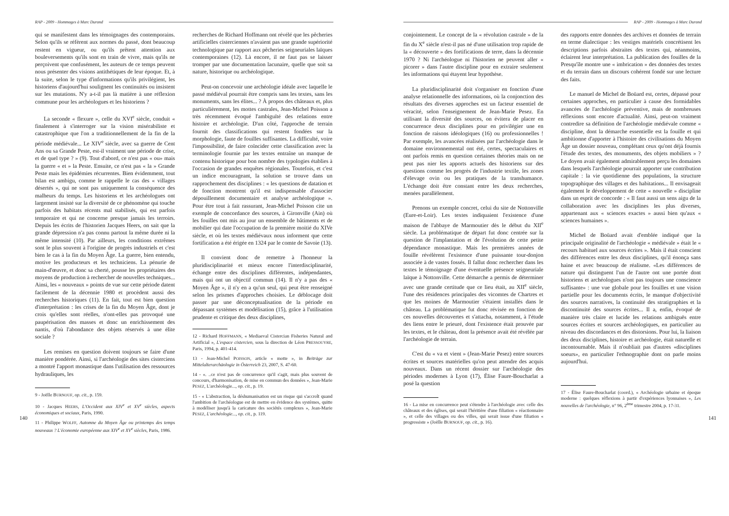RAP - 2009 - Hommages à Marc Durand
qui se manifestent dans les témoignages des contemporains. Selon qu'ils se réfèrent aux normes du passé, dont beaucoup restent en vigueur, ou qu'ils prêtent attention aux bouleversements qu'ils sont en train de vivre, mais qu'ils ne perçoivent que confusément, les auteurs de ce temps peuvent nous présenter des visions antithétiques de leur époque. Et, à la suite, selon le type d'informations qu'ils privilégient, les historiens d'aujourd'hui soulignent les continuités ou insistent sur les mutations. N'y a-t-il pas là matière à une réflexion commune pour les archéologues et les historiens ?
La seconde « flexure », celle du XVI<sup>e</sup> siècle, conduit « finalement à s'interroger sur la vision misérabiliste et catastrophique que l'on a traditionnellement de la fin de la période médiévale... Le XIV<sup>e</sup> siècle, avec sa guerre de Cent Ans ou sa Grande Peste, est-il vraiment une période de crise, et de quel type ? » (9). Tout d'abord, ce n'est pas « ou» mais la guerre « et » la Peste. Ensuite, ce n'est pas « la » Grande Peste mais les épidémies récurrentes. Bien évidemment, tout bilan est ambigu, comme le rappelle le cas des « villages désertés », qui ne sont pas uniquement la conséquence des malheurs du temps. Les historiens et les archéologues ont largement insisté sur la diversité de ce phénomène qui touche parfois des habitats récents mal stabilisés, qui est parfois temporaire et qui ne concerne presque jamais les terroirs. Depuis les écrits de l'historien Jacques Heers, on sait que la grande dépression n'a pas connu partout la même durée ni la même intensité (10). Par ailleurs, les conditions extrêmes sont le plus souvent à l'origine de progrès industriels et c'est bien le cas à la fin du Moyen Âge. La guerre, bien entendu, motive les producteurs et les techniciens. La pénurie de main-d'œuvre, et donc sa cherté, pousse les propriétaires des moyens de production à rechercher de nouvelles techniques... Ainsi, les « nouveaux » points de vue sur cette période datent facilement de la décennie 1980 et procèdent aussi des recherches historiques (11). En fait, tout est bien question d'interprétation : les crises de la fin du Moyen Âge, dont je crois qu'elles sont réelles, n'ont-elles pas provoqué une paupérisation des masses et donc un enrichissement des nantis, d'où l'abondance des objets réservés à une élite sociale ?
Les remises en question doivent toujours se faire d'une manière pondérée. Ainsi, si l'archéologie des sites cisterciens a montré l'apport monastique dans l'utilisation des ressources hydrauliques, les
9 - Joëlle BURNOUF, op. cit., p. 159.
10 - Jacques HEERS, L'Occident aux XIV<sup>e</sup> et XV<sup>e</sup> siècles, aspects économiques et sociaux, Paris, 1990.
11 - Philippe WOLFF, Automne du Moyen Âge ou printemps des temps nouveaux ? L'économie européenne aux XIV<sup>e</sup> et XV<sup>e</sup> siècles, Paris, 1986.
recherches de Richard Hoffmann ont révélé que les pêcheries artificielles cisterciennes n'avaient pas une grande supériorité technologique par rapport aux pêcheries seigneuriales laïques contemporaines (12). Là encore, il ne faut pas se laisser tromper par une documentation lacunaire, quelle que soit sa nature, historique ou archéologique.
Peut-on concevoir une archéologie idéale avec laquelle le passé médiéval pourrait être compris sans les textes, sans les monuments, sans les élites... ? À propos des châteaux et, plus particulièrement, les mottes castrales, Jean-Michel Poisson a très récemment évoqué l'ambiguïté des relations entre histoire et archéologie. D'un côté, l'approche de terrain fournit des classifications qui restent fondées sur la morphologie, faute de fouilles suffisantes. La difficulté, voire l'impossibilité, de faire coïncider cette classification avec la terminologie fournie par les textes entraîne un manque de contenu historique pour bon nombre des typologies établies à l'occasion de grandes enquêtes régionales. Toutefois, et c'est un indice encourageant, la solution se trouve dans un rapprochement des disciplines : « les questions de datation et de fonction montrent qu'il est indispensable d'associer dépouillement documentaire et analyse archéologique ». Pour être tout à fait rassurant, Jean-Michel Poisson cite un exemple de concordance des sources, à Gironville (Ain) où les fouilles ont mis au jour un ensemble de bâtiments et de mobilier qui date l'occupation de la première moitié du XIVe siècle, et où les textes médiévaux nous informent que cette fortification a été érigée en 1324 par le comte de Savoie (13).
Il convient donc de remettre à l'honneur la pluridisciplinarité et mieux encore l'interdisciplinarité, échange entre des disciplines différentes, indépendantes, mais qui ont un objectif commun (14). Il n'y a pas des « Moyen Âge », il n'y en a qu'un seul, qui peut être renseigné selon les prismes d'approches choisies. Le déblocage doit passer par une déconceptualisation de la période en dépassant systèmes et modélisation (15), grâce à l'utilisation prudente et critique des deux disciplines,
12 - Richard HOFFMANN, « Mediaeval Cistercian Fisheries Natural and Artificial », L'espace cistercien, sous la direction de Léon PRESSOUYRE, Paris, 1994, p. 401-414.
13 - Jean-Michel POISSON, article « motte », in Beiträge zur Mittelalterarchäologie in Österreich 23, 2007, S. 47-60.
14 - «. ..ce n'est pas de concurrence qu'il s'agit, mais plus souvent de concours, d'harmonisation, de mise en commun des données », Jean-Marie PESEZ, L'archéologie..., op. cit., p. 19.
15 - « L'abstraction, la déshumanisation est un risque qui s'accroît quand l'ambition de l'archéologue est de mettre en évidence des systèmes, quitte à modéliser jusqu'à la caricature des sociétés complexes », Jean-Marie PESEZ, L'archéologie..., op. cit., p. 119.
140
RAP - 2009 - Hommages à Marc Durand
conjointement. Le concept de la « révolution castrale » de la fin du X<sup>e</sup> siècle n'est-il pas né d'une utilisation trop rapide de la « découverte » des fortifications de terre, dans la décennie 1970 ? Ni l'archéologue ni l'historien ne peuvent aller « picorer » dans l'autre discipline pour en extraire seulement les informations qui étayent leur hypothèse.
La pluridisciplinarité doit s'organiser en fonction d'une analyse relationnelle des informations, où la conjonction des résultats des diverses approches est un facteur essentiel de véracité, selon l'enseignement de Jean-Marie Pesez. En utilisant la diversité des sources, on évitera de placer en concurrence deux disciplines pour en privilégier une en fonction de raisons idéologiques (16) ou professionnelles ! Par exemple, les avancées réalisées par l'archéologie dans le domaine environnemental ont été, certes, spectaculaires et ont parfois remis en question certaines théories mais on ne peut pas nier les apports actuels des historiens sur des questions comme les progrès de l'industrie textile, les zones d'élevage ovin ou les pratiques de la transhumance. L'échange doit être constant entre les deux recherches, menées parallèlement.
Prenons un exemple concret, celui du site de Nottonville (Eure-et-Loir). Les textes indiquaient l'existence d'une maison de l'abbaye de Marmoutier dès le début du XII<sup>e</sup> siècle. La problématique de départ fut donc centrée sur la question de l'implantation et de l'évolution de cette petite dépendance monastique. Mais les premières années de fouille révélèrent l'existence d'une puissante tour-donjon associée à de vastes fossés. Il fallut donc rechercher dans les textes le témoignage d'une éventuelle présence seigneuriale laïque à Nottonville. Cette démarche a permis de déterminer avec une grande certitude que ce lieu était, au XII<sup>e</sup> siècle, l'une des résidences principales des vicomtes de Chartres et que les moines de Marmoutier s'étaient installés dans le château. La problématique fut donc révisée en fonction de ces nouvelles découvertes et s'attacha, notamment, à l'étude des liens entre le prieuré, dont l'existence était prouvée par les textes, et le château, dont la présence avait été révélée par l'archéologie de terrain.
C'est du « va et vient » (Jean-Marie Pesez) entre sources écrites et sources matérielles qu'on peut attendre des acquis nouveaux. Dans un récent dossier sur l'archéologie des périodes modernes à Lyon (17), Élise Faure-Boucharlat a posé la question
16 - La mise en concurrence peut s'étendre à l'archéologie avec celle des châteaux et des églises, qui serait l'héritière d'une filiation « réactionnaire », et celle des villages ou des villes, qui serait issue d'une filiation « progressiste » (Joëlle BURNOUF, op. cit., p. 16).
des rapports entre données des archives et données de terrain en terme dialectique : les vestiges matériels concrétisent les descriptions parfois abstraites des textes qui, néanmoins, éclairent leur interprétation. La publication des fouilles de la Presqu'île montre une « imbrication » des données des textes et du terrain dans un discours cohérent fondé sur une lecture des faits.
Le manuel de Michel de Boüard est, certes, dépassé pour certaines approches, en particulier à cause des formidables avancées de l'archéologie préventive, mais de nombreuses réflexions sont encore d'actualité. Ainsi, peut-on vraiment contredire sa définition de l'archéologie médiévale comme « discipline, dont la démarche essentielle est la fouille et qui ambitionne d'apporter à l'histoire des civilisations du Moyen Âge un dossier nouveau, complétant ceux qu'ont déjà fournis l'étude des textes, des monuments, des objets mobiliers » ? Le doyen avait également admirablement perçu les domaines dans lesquels l'archéologie pourrait apporter une contribution capitale : la vie quotidienne des populations, la structure topographique des villages et des habitations... Il envisageait également le développement de cette « nouvelle » discipline dans un esprit de concorde : « Il faut aussi un sens aigu de la collaboration avec les disciplines les plus diverses, appartenant aux « sciences exactes » aussi bien qu'aux « sciences humaines ».
Michel de Boüard avait d'emblée indiqué que la principale originalité de l'archéologie « médiévale » était le « recours habituel aux sources écrites ». Mais il était conscient des différences entre les deux disciplines, qu'il énonça sans haine et avec beaucoup de réalisme. «Les différences de nature qui distinguent l'un de l'autre ont une portée dont historiens et archéologues n'ont pas toujours une conscience suffisante» : une vue globale pour les fouilles et une vision partielle pour les documents écrits, le manque d'objectivité des sources narratives, la continuité des stratigraphies et la discontinuité des sources écrites... Il a, enfin, évoqué de manière très claire et lucide les relations ambiguës entre sources écrites et sources archéologiques, en particulier au niveau des discordances et des distorsions. Pour lui, la liaison des deux disciplines, histoire et archéologie, était naturelle et incontournable. Mais il n'oubliait pas d'autres «disciplines soeurs», en particulier l'ethnographie dont on parle moins aujourd'hui.
17 - Élise Faure-Boucharlat (coord.), « Archéologie urbaine et époque moderne : quelques réflexions à partir d'expériences lyonnaises », Les nouvelles de l'archéologie, n° 96, 2<sup>ème</sup> trimestre 2004, p. 17-31.
141